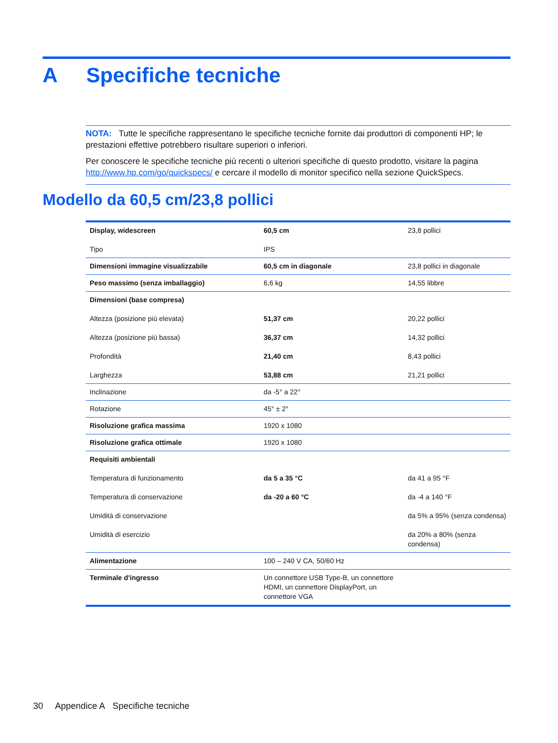A Specifiche tecniche
NOTA: Tutte le specifiche rappresentano le specifiche tecniche fornite dai produttori di componenti HP; le prestazioni effettive potrebbero risultare superiori o inferiori.
Per conoscere le specifiche tecniche più recenti o ulteriori specifiche di questo prodotto, visitare la pagina http://www.hp.com/go/quickspecs/ e cercare il modello di monitor specifico nella sezione QuickSpecs.
Modello da 60,5 cm/23,8 pollici
| Display, widescreen Tipo | 60,5 cm IPS | 23,8 pollici |
| Dimensioni immagine visualizzabile | 60,5 cm in diagonale | 23,8 pollici in diagonale |
| Peso massimo (senza imballaggio) | 6,6 kg | 14,55 libbre |
| Dimensioni (base compresa) Altezza (posizione più elevata) Altezza (posizione più bassa) Profondità Larghezza | 51,37 cm 36,37 cm 21,40 cm 53,88 cm | 20,22 pollici 14,32 pollici 8,43 pollici 21,21 pollici |
| Inclinazione | da -5° a 22° | |
| Rotazione | 45° ± 2° | |
| Risoluzione grafica massima | 1920 x 1080 | |
| Risoluzione grafica ottimale | 1920 x 1080 | |
| Requisiti ambientali Temperatura di funzionamento Temperatura di conservazione Umidità di conservazione Umidità di esercizio | da 5 a 35 °C da -20 a 60 °C | da 41 a 95 °F da -4 a 140 °F da 5% a 95% (senza condensa) da 20% a 80% (senza condensa) |
| Alimentazione | 100 – 240 V CA, 50/60 Hz | |
| Terminale d'ingresso | Un connettore USB Type-B, un connettore HDMI, un connettore DisplayPort, un connettore VGA | |
30 Appendice A Specifiche tecniche